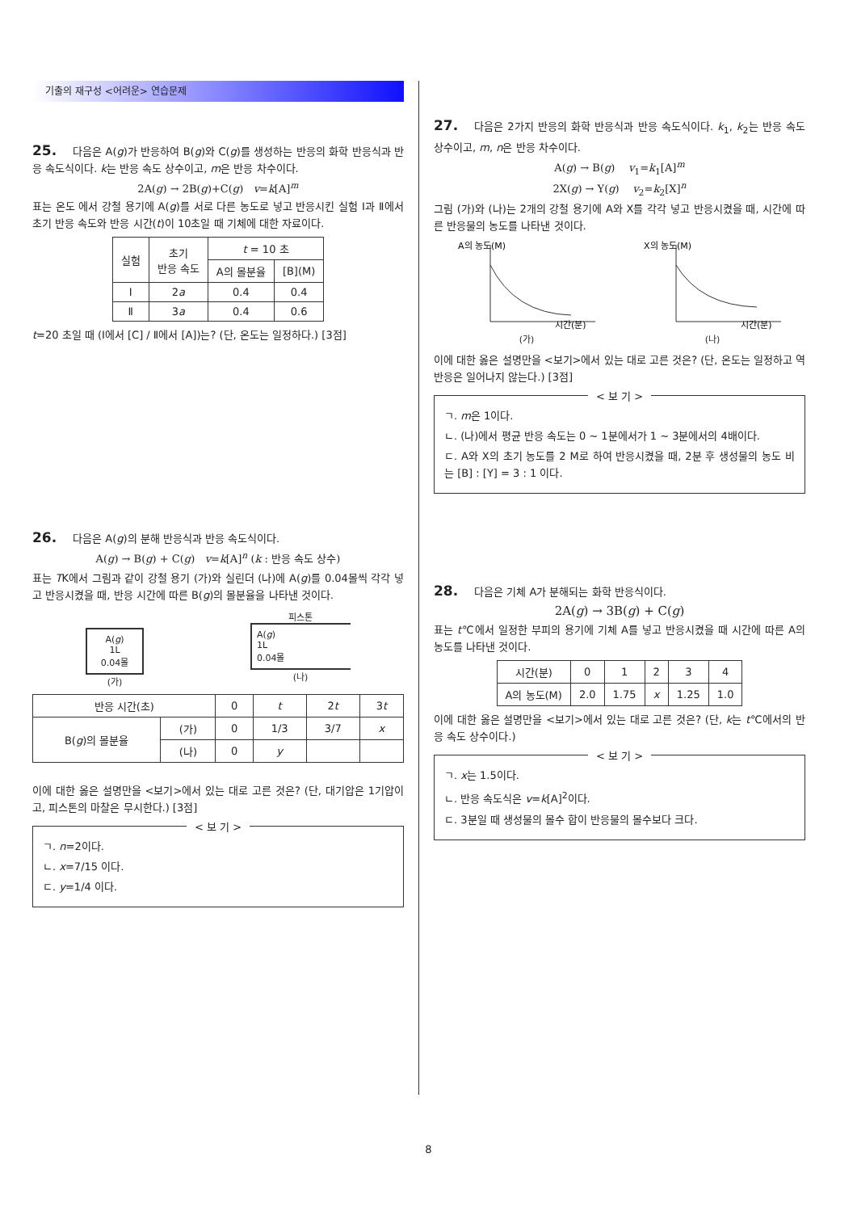기출의 재구성 <어려운> 연습문제
25. 다음은 A(g)가 반응하여 B(g)와 C(g)를 생성하는 반응의 화학 반응식과 반응 속도식이다. k는 반응 속도 상수이고, m은 반응 차수이다.
2A(g) → 2B(g)+C(g) v=k[A]<sup>m</sup>
표는 온도 에서 강철 용기에 A(g)를 서로 다른 농도로 넣고 반응시킨 실험 Ⅰ과 Ⅱ에서 초기 반응 속도와 반응 시간(t)이 10초일 때 기체에 대한 자료이다.
| 실험 | 초기 반응 속도 | t = 10 초 | |
| --- | --- | --- | --- |
| | | A의 몰분율 | [B](M) |
| Ⅰ | 2 a | 0.4 | 0.4 |
| Ⅱ | 3 a | 0.4 | 0.6 |
t=20 초일 때 (Ⅰ에서 [C] / Ⅱ에서 [A])는? (단, 온도는 일정하다.) [3점]
26. 다음은 A(g)의 분해 반응식과 반응 속도식이다.
A(g) → B(g) + C(g) v=k[A]<sup>n</sup> (k : 반응 속도 상수)
표는 TK에서 그림과 같이 강철 용기 (가)와 실린더 (나)에 A(g)를 0.04몰씩 각각 넣고 반응시켰을 때, 반응 시간에 따른 B(g)의 몰분율을 나타낸 것이다.
A(g)
1L
0.04몰
(가)
피스톤
A(g)
1L
0.04몰
(나)
| 반응 시간(초) | | 0 | t | 2 t | 3 t |
| --- | --- | --- | --- | --- | --- |
| B( g )의 몰분율 | (가) | 0 | 1/3 | 3/7 | x |
| | (나) | 0 | y | | |
이에 대한 옳은 설명만을 <보기>에서 있는 대로 고른 것은? (단, 대기압은 1기압이고, 피스톤의 마찰은 무시한다.) [3점]
< 보 기 >
ㄱ. n=2이다.
ㄴ. x=7/15 이다.
ㄷ. y=1/4 이다.
27. 다음은 2가지 반응의 화학 반응식과 반응 속도식이다. k<sub>1</sub>, k<sub>2</sub>는 반응 속도 상수이고, m, n은 반응 차수이다.
A(g) → B(g) v<sub>1</sub>=k<sub>1</sub>[A]<sup>m</sup>
2X(g) → Y(g) v<sub>2</sub>=k<sub>2</sub>[X]<sup>n</sup>
그림 (가)와 (나)는 2개의 강철 용기에 A와 X를 각각 넣고 반응시켰을 때, 시간에 따른 반응물의 농도를 나타낸 것이다.
A의 농도(M)
시간(분)
(가)
X의 농도(M)
시간(분)
(나)
이에 대한 옳은 설명만을 <보기>에서 있는 대로 고른 것은? (단, 온도는 일정하고 역반응은 일어나지 않는다.) [3점]
< 보 기 >
ㄱ. m은 1이다.
ㄴ. (나)에서 평균 반응 속도는 0 ~ 1분에서가 1 ~ 3분에서의 4배이다.
ㄷ. A와 X의 초기 농도를 2 M로 하여 반응시켰을 때, 2분 후 생성물의 농도 비는 [B] : [Y] = 3 : 1 이다.
28. 다음은 기체 A가 분해되는 화학 반응식이다.
2A(g) → 3B(g) + C(g)
표는 t℃에서 일정한 부피의 용기에 기체 A를 넣고 반응시켰을 때 시간에 따른 A의 농도를 나타낸 것이다.
| 시간(분) | 0 | 1 | 2 | 3 | 4 |
| A의 농도(M) | 2.0 | 1.75 | x | 1.25 | 1.0 |
이에 대한 옳은 설명만을 <보기>에서 있는 대로 고른 것은? (단, k는 t℃에서의 반응 속도 상수이다.)
< 보 기 >
ㄱ. x는 1.5이다.
ㄴ. 반응 속도식은 v=k[A]<sup>2</sup>이다.
ㄷ. 3분일 때 생성물의 몰수 합이 반응물의 몰수보다 크다.
8